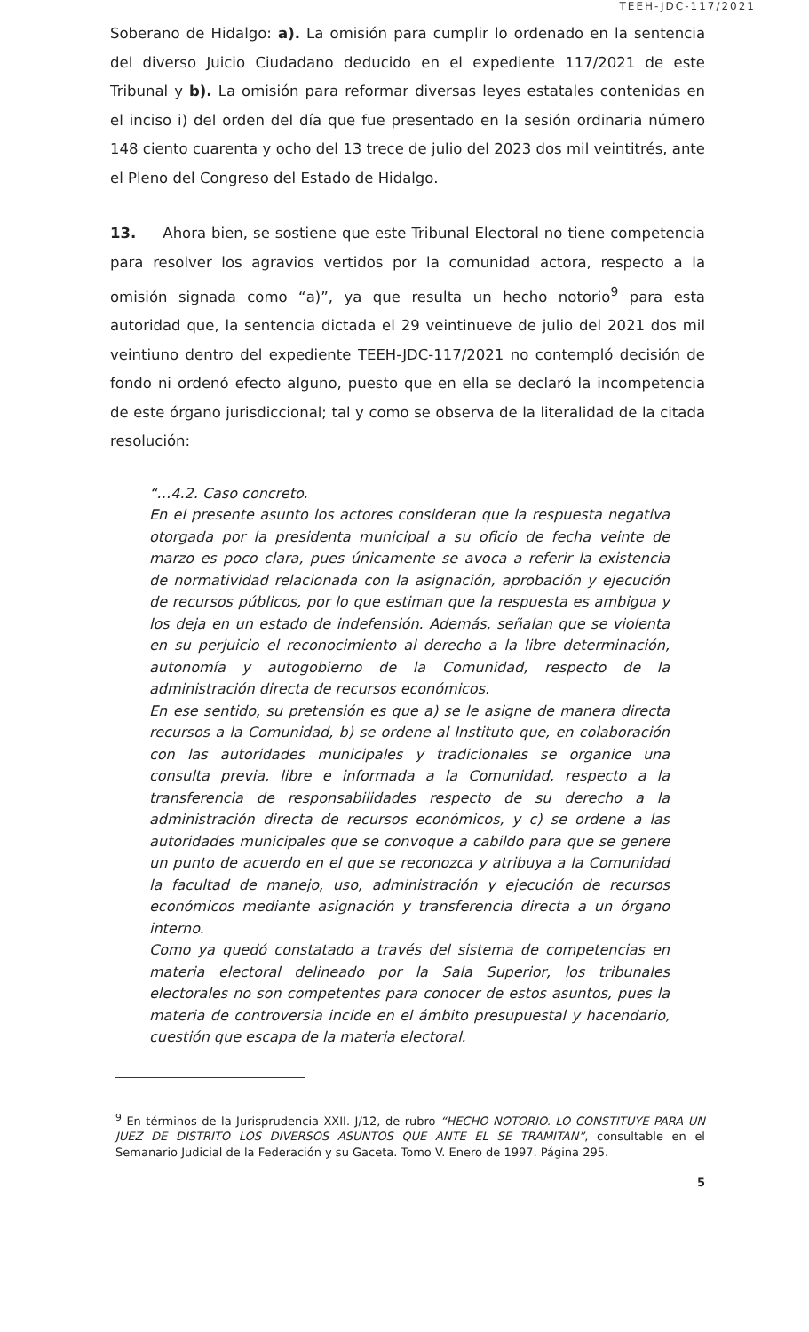TEEH-JDC-117/2021
Soberano de Hidalgo: a). La omisión para cumplir lo ordenado en la sentencia del diverso Juicio Ciudadano deducido en el expediente 117/2021 de este Tribunal y b). La omisión para reformar diversas leyes estatales contenidas en el inciso i) del orden del día que fue presentado en la sesión ordinaria número 148 ciento cuarenta y ocho del 13 trece de julio del 2023 dos mil veintitrés, ante el Pleno del Congreso del Estado de Hidalgo.
13. Ahora bien, se sostiene que este Tribunal Electoral no tiene competencia para resolver los agravios vertidos por la comunidad actora, respecto a la omisión signada como “a)”, ya que resulta un hecho notorio<sup>9</sup> para esta autoridad que, la sentencia dictada el 29 veintinueve de julio del 2021 dos mil veintiuno dentro del expediente TEEH-JDC-117/2021 no contempló decisión de fondo ni ordenó efecto alguno, puesto que en ella se declaró la incompetencia de este órgano jurisdiccional; tal y como se observa de la literalidad de la citada resolución:
“…4.2. Caso concreto.
En el presente asunto los actores consideran que la respuesta negativa otorgada por la presidenta municipal a su oficio de fecha veinte de marzo es poco clara, pues únicamente se avoca a referir la existencia de normatividad relacionada con la asignación, aprobación y ejecución de recursos públicos, por lo que estiman que la respuesta es ambigua y los deja en un estado de indefensión. Además, señalan que se violenta en su perjuicio el reconocimiento al derecho a la libre determinación, autonomía y autogobierno de la Comunidad, respecto de la administración directa de recursos económicos.
En ese sentido, su pretensión es que a) se le asigne de manera directa recursos a la Comunidad, b) se ordene al Instituto que, en colaboración con las autoridades municipales y tradicionales se organice una consulta previa, libre e informada a la Comunidad, respecto a la transferencia de responsabilidades respecto de su derecho a la administración directa de recursos económicos, y c) se ordene a las autoridades municipales que se convoque a cabildo para que se genere un punto de acuerdo en el que se reconozca y atribuya a la Comunidad la facultad de manejo, uso, administración y ejecución de recursos económicos mediante asignación y transferencia directa a un órgano interno.
Como ya quedó constatado a través del sistema de competencias en materia electoral delineado por la Sala Superior, los tribunales electorales no son competentes para conocer de estos asuntos, pues la materia de controversia incide en el ámbito presupuestal y hacendario, cuestión que escapa de la materia electoral.
<sup>9</sup> En términos de la Jurisprudencia XXII. J/12, de rubro “HECHO NOTORIO. LO CONSTITUYE PARA UN JUEZ DE DISTRITO LOS DIVERSOS ASUNTOS QUE ANTE EL SE TRAMITAN”, consultable en el Semanario Judicial de la Federación y su Gaceta. Tomo V. Enero de 1997. Página 295.
5